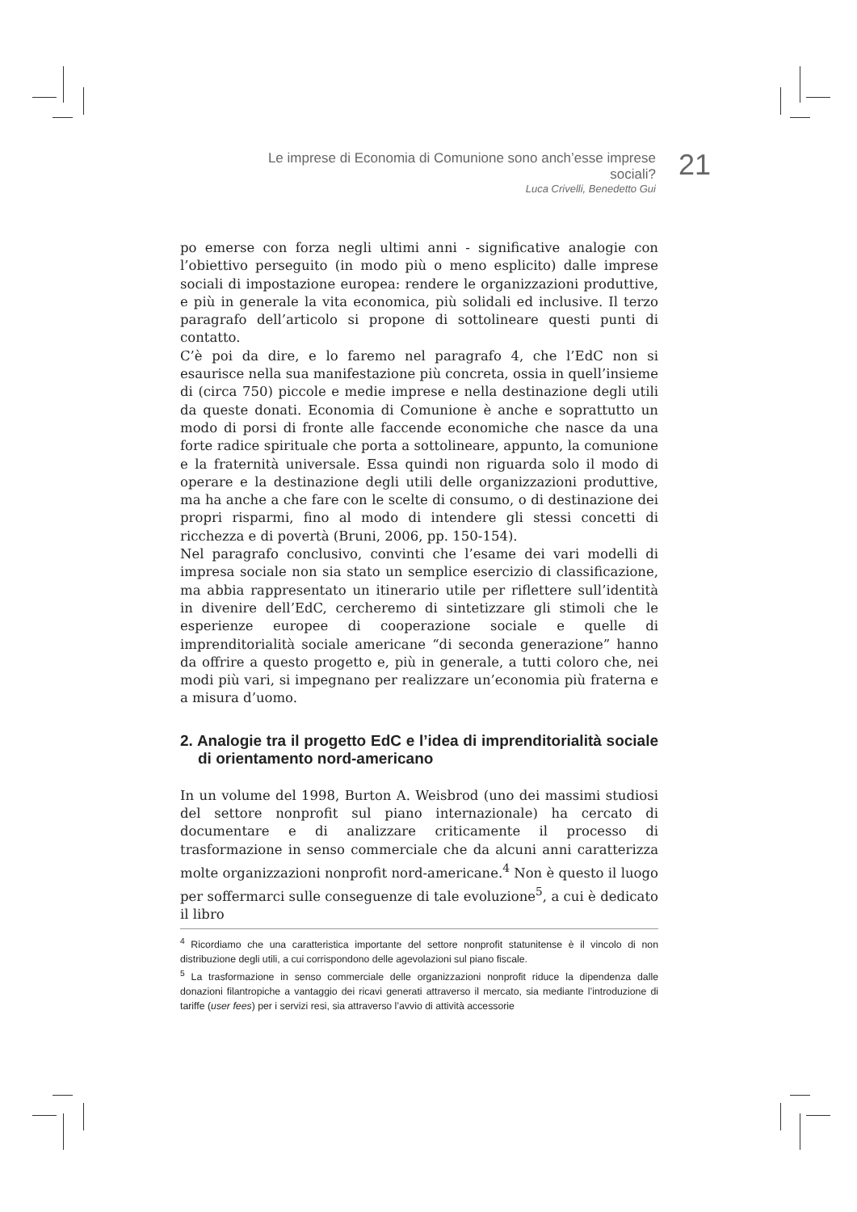Le imprese di Economia di Comunione sono anch’esse imprese sociali?
Luca Crivelli, Benedetto Gui
21
po emerse con forza negli ultimi anni - significative analogie con l’obiettivo perseguito (in modo più o meno esplicito) dalle imprese sociali di impostazione europea: rendere le organizzazioni produttive, e più in generale la vita economica, più solidali ed inclusive. Il terzo paragrafo dell’articolo si propone di sottolineare questi punti di contatto.
C’è poi da dire, e lo faremo nel paragrafo 4, che l’EdC non si esaurisce nella sua manifestazione più concreta, ossia in quell’insieme di (circa 750) piccole e medie imprese e nella destinazione degli utili da queste donati. Economia di Comunione è anche e soprattutto un modo di porsi di fronte alle faccende economiche che nasce da una forte radice spirituale che porta a sottolineare, appunto, la comunione e la fraternità universale. Essa quindi non riguarda solo il modo di operare e la destinazione degli utili delle organizzazioni produttive, ma ha anche a che fare con le scelte di consumo, o di destinazione dei propri risparmi, fino al modo di intendere gli stessi concetti di ricchezza e di povertà (Bruni, 2006, pp. 150-154).
Nel paragrafo conclusivo, convinti che l’esame dei vari modelli di impresa sociale non sia stato un semplice esercizio di classificazione, ma abbia rappresentato un itinerario utile per riflettere sull’identità in divenire dell’EdC, cercheremo di sintetizzare gli stimoli che le esperienze europee di cooperazione sociale e quelle di imprenditorialità sociale americane “di seconda generazione” hanno da offrire a questo progetto e, più in generale, a tutti coloro che, nei modi più vari, si impegnano per realizzare un’economia più fraterna e a misura d’uomo.
2. Analogie tra il progetto EdC e l’idea di imprenditorialità sociale di orientamento nord-americano
In un volume del 1998, Burton A. Weisbrod (uno dei massimi studiosi del settore nonprofit sul piano internazionale) ha cercato di documentare e di analizzare criticamente il processo di trasformazione in senso commerciale che da alcuni anni caratterizza molte organizzazioni nonprofit nord-americane.<sup>4</sup> Non è questo il luogo per soffermarci sulle conseguenze di tale evoluzione<sup>5</sup>, a cui è dedicato il libro
<sup>4</sup> Ricordiamo che una caratteristica importante del settore nonprofit statunitense è il vincolo di non distribuzione degli utili, a cui corrispondono delle agevolazioni sul piano fiscale.
<sup>5</sup> La trasformazione in senso commerciale delle organizzazioni nonprofit riduce la dipendenza dalle donazioni filantropiche a vantaggio dei ricavi generati attraverso il mercato, sia mediante l’introduzione di tariffe (user fees) per i servizi resi, sia attraverso l’avvio di attività accessorie